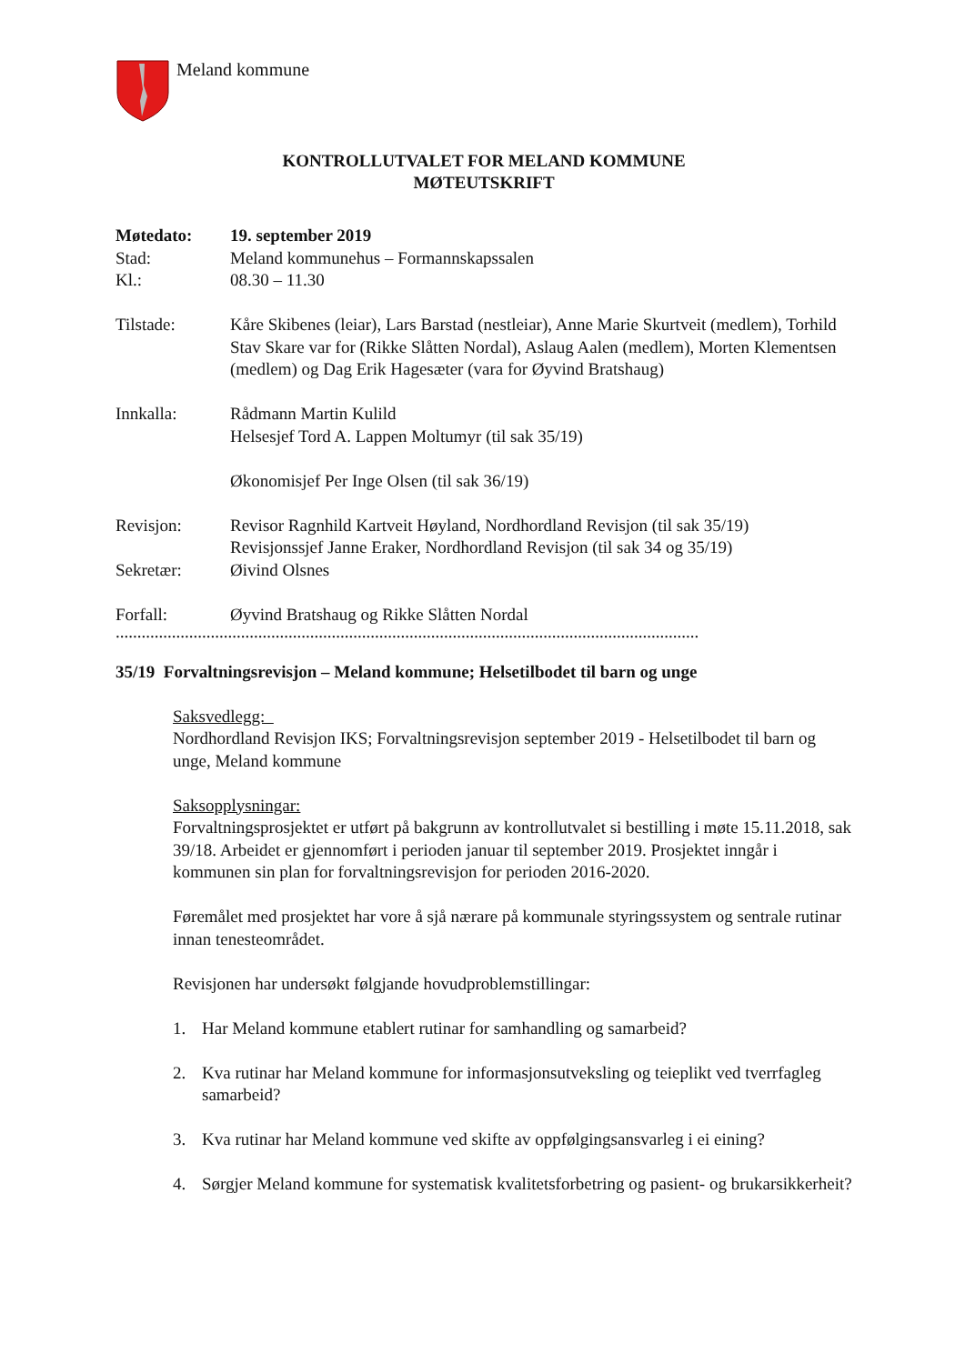Meland kommune
KONTROLLUTVALET FOR MELAND KOMMUNE
MØTEUTSKRIFT
Møtedato: 19. september 2019
Stad: Meland kommunehus – Formannskapssalen
Kl.: 08.30 – 11.30
Tilstade: Kåre Skibenes (leiar), Lars Barstad (nestleiar), Anne Marie Skurtveit (medlem), Torhild Stav Skare var for (Rikke Slåtten Nordal), Aslaug Aalen (medlem), Morten Klementsen (medlem) og Dag Erik Hagesæter (vara for Øyvind Bratshaug)
Innkalla: Rådmann Martin Kulild
Helsesjef Tord A. Lappen Moltumyr (til sak 35/19)
Økonomisjef Per Inge Olsen (til sak 36/19)
Revisjon: Revisor Ragnhild Kartveit Høyland, Nordhordland Revisjon (til sak 35/19)
Revisjonssjef Janne Eraker, Nordhordland Revisjon (til sak 34 og 35/19)
Sekretær: Øivind Olsnes
Forfall: Øyvind Bratshaug og Rikke Slåtten Nordal
.........................................................................................................................................................
35/19 Forvaltningsrevisjon – Meland kommune; Helsetilbodet til barn og unge
Saksvedlegg:
Nordhordland Revisjon IKS; Forvaltningsrevisjon september 2019 - Helsetilbodet til barn og unge, Meland kommune
Saksopplysningar:
Forvaltningsprosjektet er utført på bakgrunn av kontrollutvalet si bestilling i møte 15.11.2018, sak 39/18. Arbeidet er gjennomført i perioden januar til september 2019. Prosjektet inngår i kommunen sin plan for forvaltningsrevisjon for perioden 2016-2020.
Føremålet med prosjektet har vore å sjå nærare på kommunale styringssystem og sentrale rutinar innan tenesteområdet.
Revisjonen har undersøkt følgjande hovudproblemstillingar:
1. Har Meland kommune etablert rutinar for samhandling og samarbeid?
2. Kva rutinar har Meland kommune for informasjonsutveksling og teieplikt ved tverrfagleg samarbeid?
3. Kva rutinar har Meland kommune ved skifte av oppfølgingsansvarleg i ei eining?
4. Sørgjer Meland kommune for systematisk kvalitetsforbetring og pasient- og brukarsikkerheit?